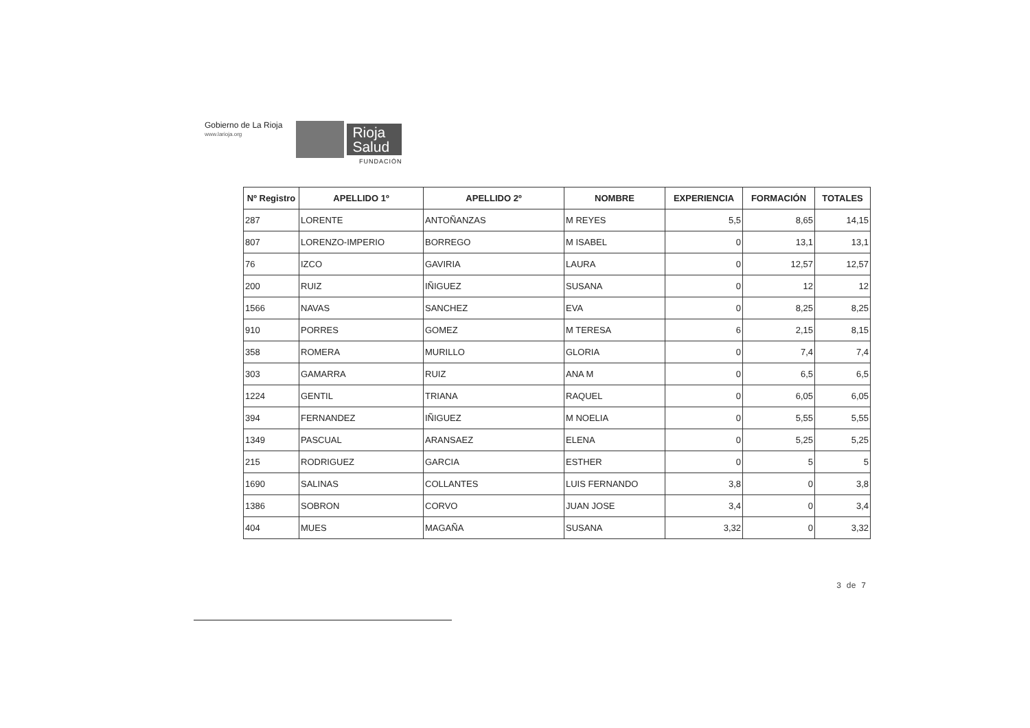Gobierno de La Rioja
www.larioja.org
Rioja
Salud
FUNDACIÓN
| Nº Registro | APELLIDO 1º | APELLIDO 2º | NOMBRE | EXPERIENCIA | FORMACIÓN | TOTALES |
| --- | --- | --- | --- | --- | --- | --- |
| 287 | LORENTE | ANTOÑANZAS | M REYES | 5,5 | 8,65 | 14,15 |
| 807 | LORENZO-IMPERIO | BORREGO | M ISABEL | 0 | 13,1 | 13,1 |
| 76 | IZCO | GAVIRIA | LAURA | 0 | 12,57 | 12,57 |
| 200 | RUIZ | IÑIGUEZ | SUSANA | 0 | 12 | 12 |
| 1566 | NAVAS | SANCHEZ | EVA | 0 | 8,25 | 8,25 |
| 910 | PORRES | GOMEZ | M TERESA | 6 | 2,15 | 8,15 |
| 358 | ROMERA | MURILLO | GLORIA | 0 | 7,4 | 7,4 |
| 303 | GAMARRA | RUIZ | ANA M | 0 | 6,5 | 6,5 |
| 1224 | GENTIL | TRIANA | RAQUEL | 0 | 6,05 | 6,05 |
| 394 | FERNANDEZ | IÑIGUEZ | M NOELIA | 0 | 5,55 | 5,55 |
| 1349 | PASCUAL | ARANSAEZ | ELENA | 0 | 5,25 | 5,25 |
| 215 | RODRIGUEZ | GARCIA | ESTHER | 0 | 5 | 5 |
| 1690 | SALINAS | COLLANTES | LUIS FERNANDO | 3,8 | 0 | 3,8 |
| 1386 | SOBRON | CORVO | JUAN JOSE | 3,4 | 0 | 3,4 |
| 404 | MUES | MAGAÑA | SUSANA | 3,32 | 0 | 3,32 |
3 de 7